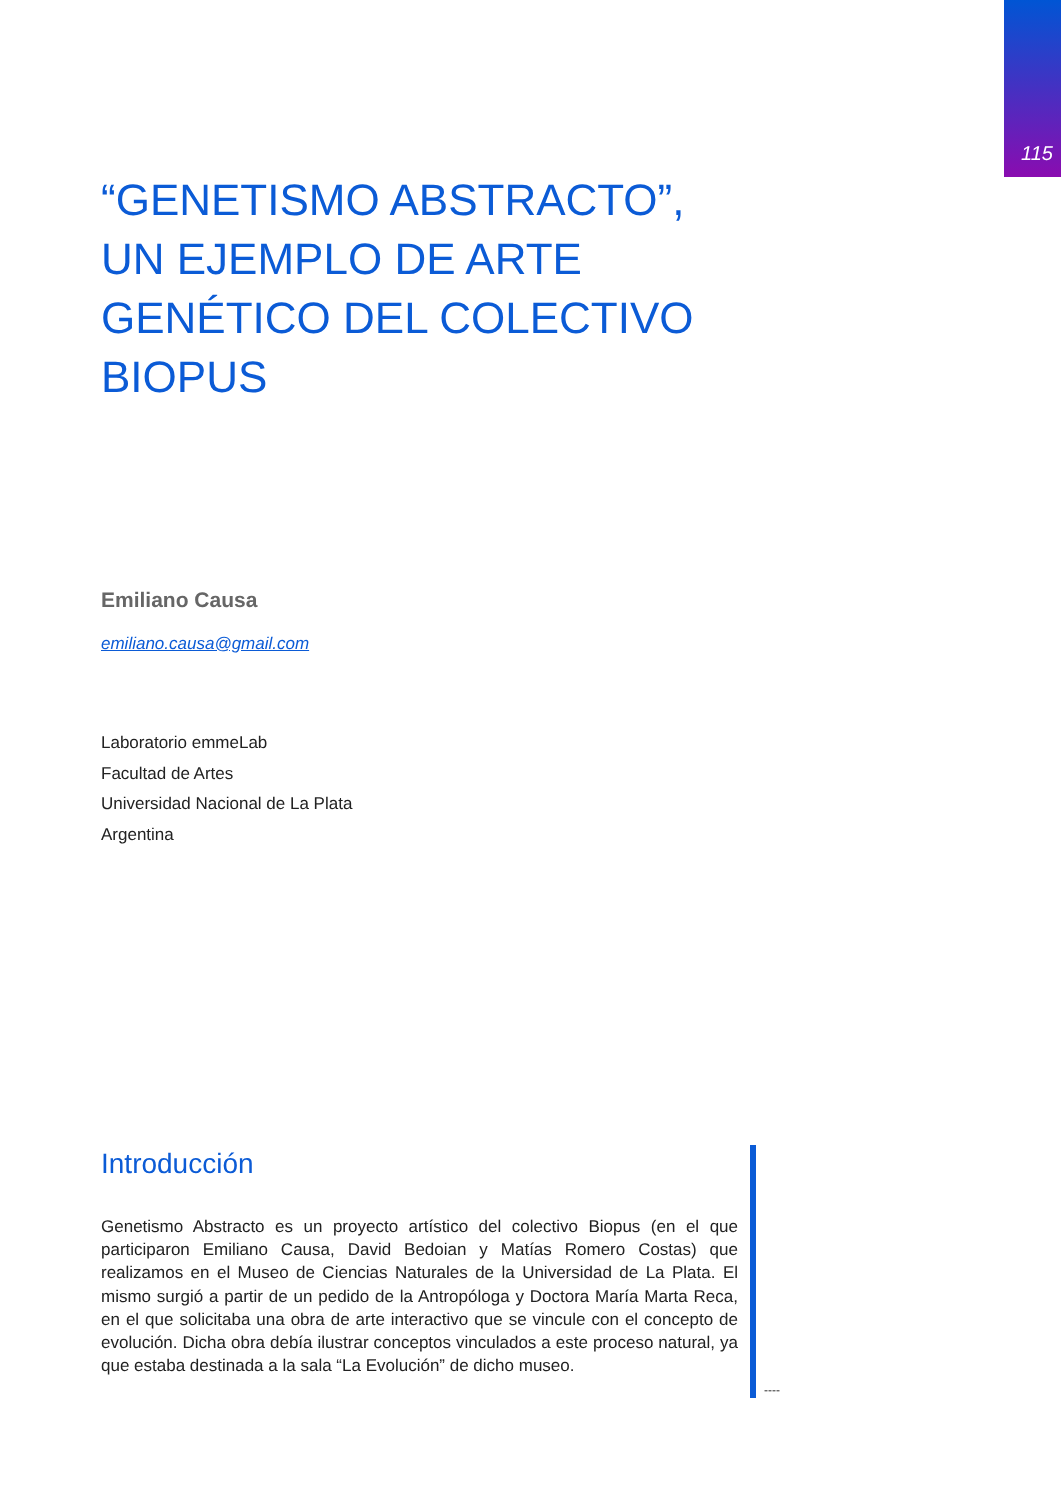115
“GENETISMO ABSTRACTO”, UN EJEMPLO DE ARTE GENÉTICO DEL COLECTIVO BIOPUS
Emiliano Causa
emiliano.causa@gmail.com
Laboratorio emmeLab
Facultad de Artes
Universidad Nacional de La Plata
Argentina
Introducción
Genetismo Abstracto es un proyecto artístico del colectivo Biopus (en el que participaron Emiliano Causa, David Bedoian y Matías Romero Costas) que realizamos en el Museo de Ciencias Naturales de la Universidad de La Plata. El mismo surgió a partir de un pedido de la Antropóloga y Doctora María Marta Reca, en el que solicitaba una obra de arte interactivo que se vincule con el concepto de evolución. Dicha obra debía ilustrar conceptos vinculados a este proceso natural, ya que estaba destinada a la sala “La Evolución” de dicho museo.
----